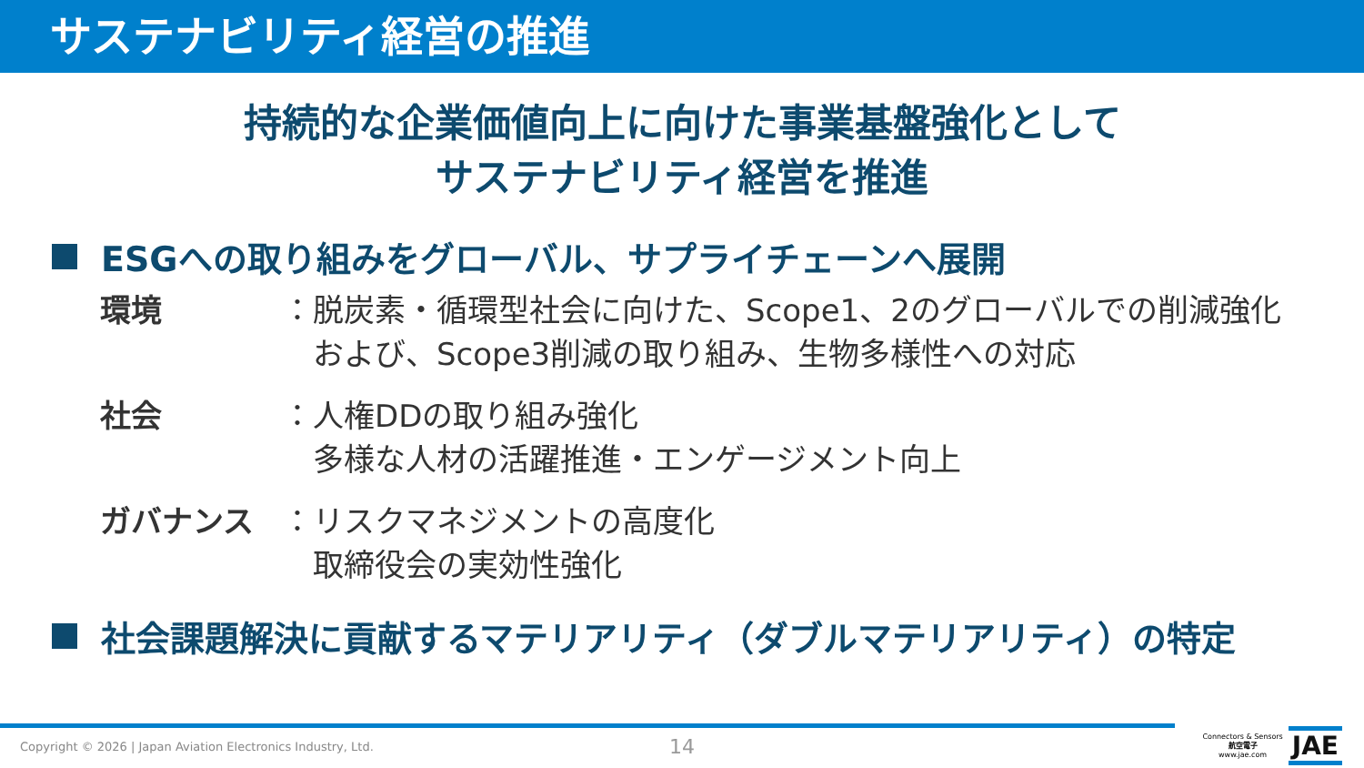サステナビリティ経営の推進
持続的な企業価値向上に向けた事業基盤強化として
サステナビリティ経営を推進
ESGへの取り組みをグローバル、サプライチェーンへ展開
環境 ：脱炭素・循環型社会に向けた、Scope1、2のグローバルでの削減強化
　および、Scope3削減の取り組み、生物多様性への対応
社会 ：人権DDの取り組み強化
　多様な人材の活躍推進・エンゲージメント向上
ガバナンス ：リスクマネジメントの高度化
　取締役会の実効性強化
社会課題解決に貢献するマテリアリティ（ダブルマテリアリティ）の特定
Copyright © 2026 | Japan Aviation Electronics Industry, Ltd.
14
Connectors & Sensors
航空電子
www.jae.com
JAE